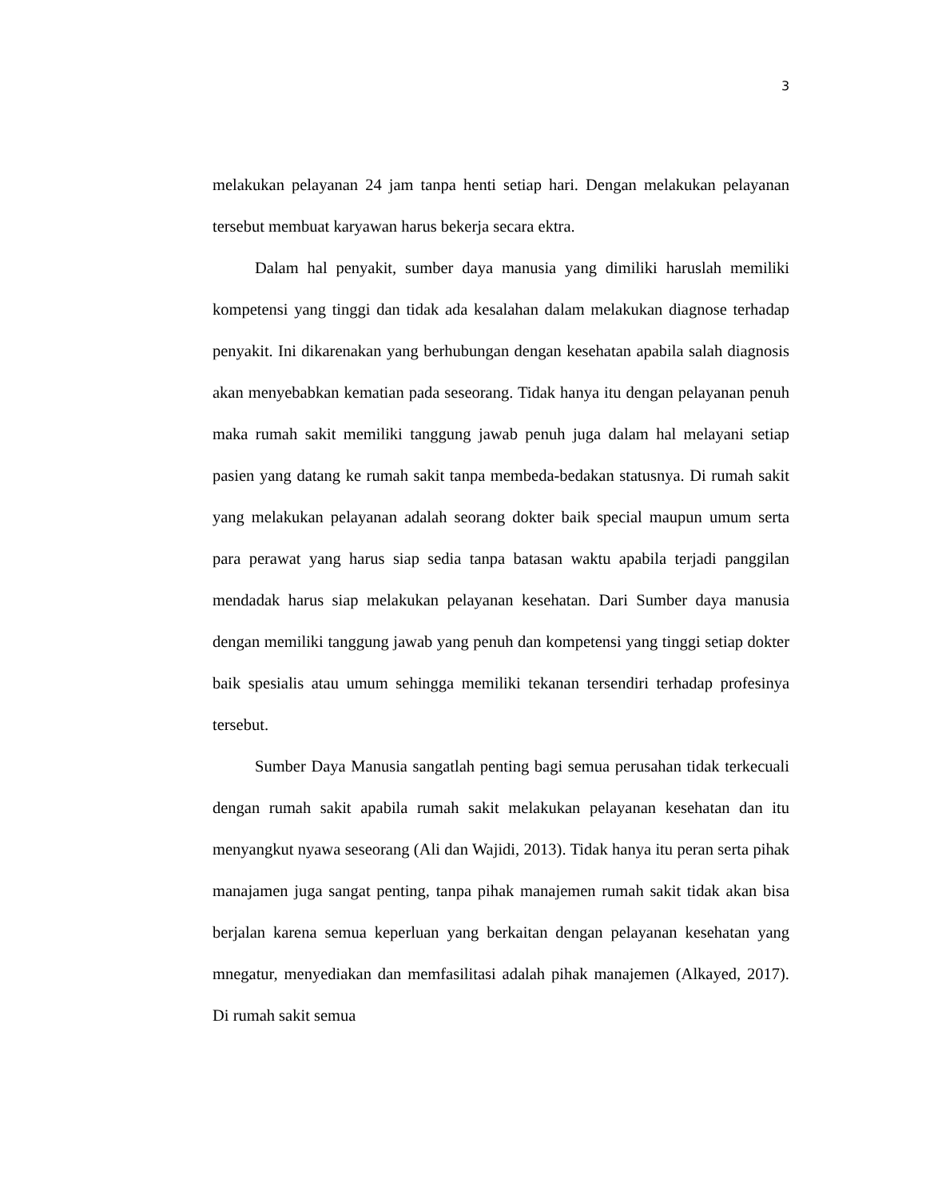3
melakukan pelayanan 24 jam tanpa henti setiap hari. Dengan melakukan pelayanan tersebut membuat karyawan harus bekerja secara ektra.
Dalam hal penyakit, sumber daya manusia yang dimiliki haruslah memiliki kompetensi yang tinggi dan tidak ada kesalahan dalam melakukan diagnose terhadap penyakit. Ini dikarenakan yang berhubungan dengan kesehatan apabila salah diagnosis akan menyebabkan kematian pada seseorang. Tidak hanya itu dengan pelayanan penuh maka rumah sakit memiliki tanggung jawab penuh juga dalam hal melayani setiap pasien yang datang ke rumah sakit tanpa membeda-bedakan statusnya. Di rumah sakit yang melakukan pelayanan adalah seorang dokter baik special maupun umum serta para perawat yang harus siap sedia tanpa batasan waktu apabila terjadi panggilan mendadak harus siap melakukan pelayanan kesehatan. Dari Sumber daya manusia dengan memiliki tanggung jawab yang penuh dan kompetensi yang tinggi setiap dokter baik spesialis atau umum sehingga memiliki tekanan tersendiri terhadap profesinya tersebut.
Sumber Daya Manusia sangatlah penting bagi semua perusahan tidak terkecuali dengan rumah sakit apabila rumah sakit melakukan pelayanan kesehatan dan itu menyangkut nyawa seseorang (Ali dan Wajidi, 2013). Tidak hanya itu peran serta pihak manajamen juga sangat penting, tanpa pihak manajemen rumah sakit tidak akan bisa berjalan karena semua keperluan yang berkaitan dengan pelayanan kesehatan yang mnegatur, menyediakan dan memfasilitasi adalah pihak manajemen (Alkayed, 2017). Di rumah sakit semua